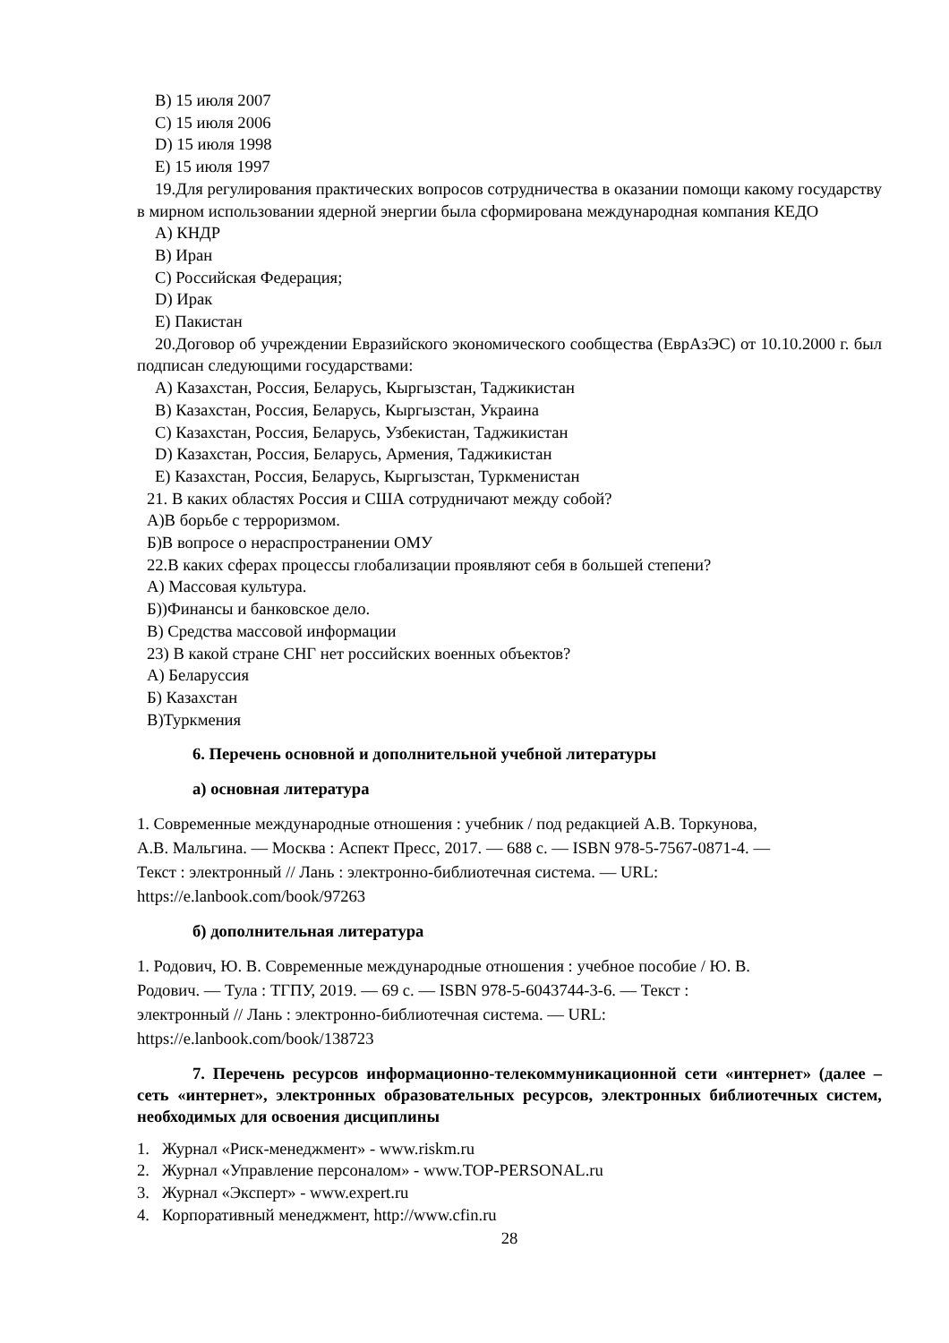B) 15 июля 2007
C) 15 июля 2006
D) 15 июля 1998
E) 15 июля 1997
19.Для регулирования практических вопросов сотрудничества в оказании помощи какому государству в мирном использовании ядерной энергии была сформирована международная компания КЕДО
A) КНДР
B) Иран
C) Российская Федерация;
D) Ирак
E) Пакистан
20.Договор об учреждении Евразийского экономического сообщества (ЕврАзЭС) от 10.10.2000 г. был подписан следующими государствами:
A) Казахстан, Россия, Беларусь, Кыргызстан, Таджикистан
B) Казахстан, Россия, Беларусь, Кыргызстан, Украина
C) Казахстан, Россия, Беларусь, Узбекистан, Таджикистан
D) Казахстан, Россия, Беларусь, Армения, Таджикистан
E) Казахстан, Россия, Беларусь, Кыргызстан, Туркменистан
21. В каких областях Россия и США сотрудничают между собой?
А)В борьбе с терроризмом.
Б)В вопросе о нераспространении ОМУ
22.В каких сферах процессы глобализации проявляют себя в большей степени?
А) Массовая культура.
Б))Финансы и банковское дело.
В) Средства массовой информации
23) В какой стране СНГ нет российских военных объектов?
А) Беларуссия
Б) Казахстан
В)Туркмения
6. Перечень основной и дополнительной учебной литературы
а) основная литература
1. Современные международные отношения : учебник / под редакцией А.В. Торкунова,
А.В. Мальгина. — Москва : Аспект Пресс, 2017. — 688 с. — ISBN 978-5-7567-0871-4. —
Текст : электронный // Лань : электронно-библиотечная система. — URL:
https://e.lanbook.com/book/97263
б) дополнительная литература
1. Родович, Ю. В. Современные международные отношения : учебное пособие / Ю. В.
Родович. — Тула : ТГПУ, 2019. — 69 с. — ISBN 978-5-6043744-3-6. — Текст :
электронный // Лань : электронно-библиотечная система. — URL:
https://e.lanbook.com/book/138723
7. Перечень ресурсов информационно-телекоммуникационной сети «интернет» (далее – сеть «интернет», электронных образовательных ресурсов, электронных библиотечных систем, необходимых для освоения дисциплины
1. Журнал «Риск-менеджмент» - www.riskm.ru
2. Журнал «Управление персоналом» - www.TOP-PERSONAL.ru
3. Журнал «Эксперт» - www.expert.ru
4. Корпоративный менеджмент, http://www.cfin.ru
28